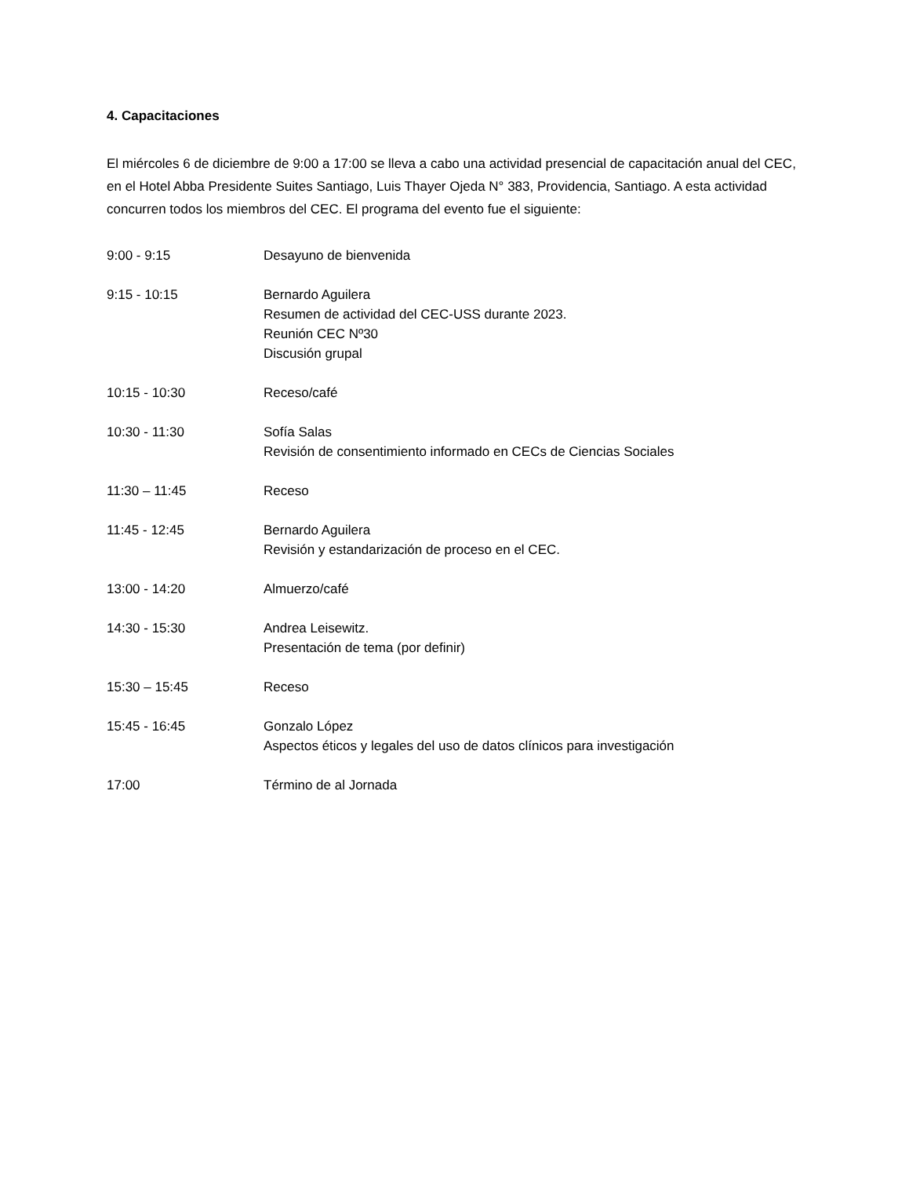4. Capacitaciones
El miércoles 6 de diciembre de 9:00 a 17:00 se lleva a cabo una actividad presencial de capacitación anual del CEC, en el Hotel Abba Presidente Suites Santiago, Luis Thayer Ojeda N° 383, Providencia, Santiago. A esta actividad concurren todos los miembros del CEC. El programa del evento fue el siguiente:
9:00 - 9:15 Desayuno de bienvenida
9:15 - 10:15 Bernardo Aguilera
Resumen de actividad del CEC-USS durante 2023.
Reunión CEC Nº30
Discusión grupal
10:15 - 10:30 Receso/café
10:30 - 11:30 Sofía Salas
Revisión de consentimiento informado en CECs de Ciencias Sociales
11:30 – 11:45 Receso
11:45 - 12:45 Bernardo Aguilera
Revisión y estandarización de proceso en el CEC.
13:00 - 14:20 Almuerzo/café
14:30 - 15:30 Andrea Leisewitz.
Presentación de tema (por definir)
15:30 – 15:45 Receso
15:45 - 16:45 Gonzalo López
Aspectos éticos y legales del uso de datos clínicos para investigación
17:00 Término de al Jornada